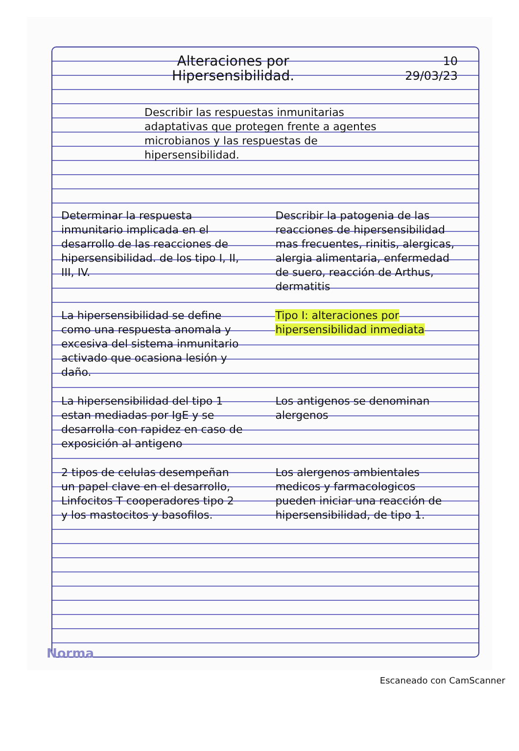10
29/03/23
Alteraciones por
Hipersensibilidad.
Describir las respuestas inmunitarias adaptativas que protegen frente a agentes microbianos y las respuestas de hipersensibilidad.
Determinar la respuesta inmunitario implicada en el desarrollo de las reacciones de hipersensibilidad. de los tipo I, II, III, IV.
Describir la patogenia de las reacciones de hipersensibilidad mas frecuentes, rinitis, alergicas, alergia alimentaria, enfermedad de suero, reacción de Arthus, dermatitis
La hipersensibilidad se define como una respuesta anomala y excesiva del sistema inmunitario activado que ocasiona lesión y daño.
Tipo I: alteraciones por hipersensibilidad inmediata
La hipersensibilidad del tipo 1 estan mediadas por IgE y se desarrolla con rapidez en caso de exposición al antigeno
Los antigenos se denominan alergenos
2 tipos de celulas desempeñan un papel clave en el desarrollo, Linfocitos T cooperadores tipo 2 y los mastocitos y basofilos.
Los alergenos ambientales medicos y farmacologicos pueden iniciar una reacción de hipersensibilidad, de tipo 1.
Norma
Escaneado con CamScanner